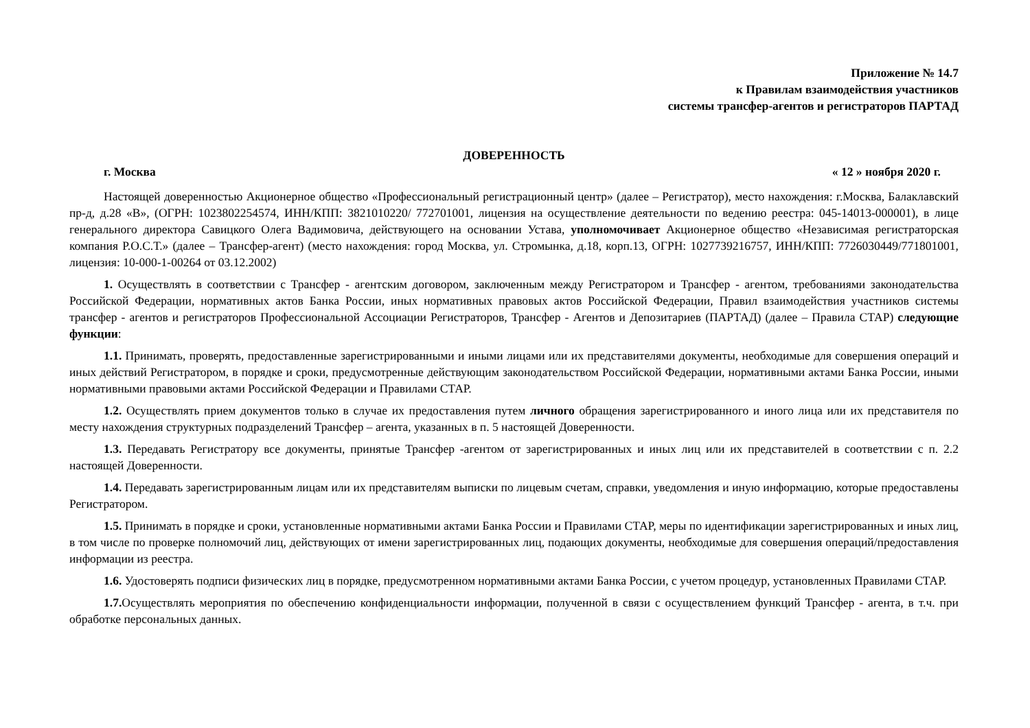Приложение № 14.7
к Правилам взаимодействия участников
системы трансфер-агентов и регистраторов ПАРТАД
ДОВЕРЕННОСТЬ
г. Москва « 12 » ноября 2020 г.
Настоящей доверенностью Акционерное общество «Профессиональный регистрационный центр» (далее – Регистратор), место нахождения: г.Москва, Балаклавский пр-д, д.28 «В», (ОГРН: 1023802254574, ИНН/КПП: 3821010220/ 772701001, лицензия на осуществление деятельности по ведению реестра: 045-14013-000001), в лице генерального директора Савицкого Олега Вадимовича, действующего на основании Устава, уполномочивает Акционерное общество «Независимая регистраторская компания Р.О.С.Т.» (далее – Трансфер-агент) (место нахождения: город Москва, ул. Стромынка, д.18, корп.13, ОГРН: 1027739216757, ИНН/КПП: 7726030449/771801001, лицензия: 10-000-1-00264 от 03.12.2002)
1. Осуществлять в соответствии с Трансфер - агентским договором, заключенным между Регистратором и Трансфер - агентом, требованиями законодательства Российской Федерации, нормативных актов Банка России, иных нормативных правовых актов Российской Федерации, Правил взаимодействия участников системы трансфер - агентов и регистраторов Профессиональной Ассоциации Регистраторов, Трансфер - Агентов и Депозитариев (ПАРТАД) (далее – Правила СТАР) следующие функции:
1.1. Принимать, проверять, предоставленные зарегистрированными и иными лицами или их представителями документы, необходимые для совершения операций и иных действий Регистратором, в порядке и сроки, предусмотренные действующим законодательством Российской Федерации, нормативными актами Банка России, иными нормативными правовыми актами Российской Федерации и Правилами СТАР.
1.2. Осуществлять прием документов только в случае их предоставления путем личного обращения зарегистрированного и иного лица или их представителя по месту нахождения структурных подразделений Трансфер – агента, указанных в п. 5 настоящей Доверенности.
1.3. Передавать Регистратору все документы, принятые Трансфер -агентом от зарегистрированных и иных лиц или их представителей в соответствии с п. 2.2 настоящей Доверенности.
1.4. Передавать зарегистрированным лицам или их представителям выписки по лицевым счетам, справки, уведомления и иную информацию, которые предоставлены Регистратором.
1.5. Принимать в порядке и сроки, установленные нормативными актами Банка России и Правилами СТАР, меры по идентификации зарегистрированных и иных лиц, в том числе по проверке полномочий лиц, действующих от имени зарегистрированных лиц, подающих документы, необходимые для совершения операций/предоставления информации из реестра.
1.6. Удостоверять подписи физических лиц в порядке, предусмотренном нормативными актами Банка России, с учетом процедур, установленных Правилами СТАР.
1.7. Осуществлять мероприятия по обеспечению конфиденциальности информации, полученной в связи с осуществлением функций Трансфер - агента, в т.ч. при обработке персональных данных.